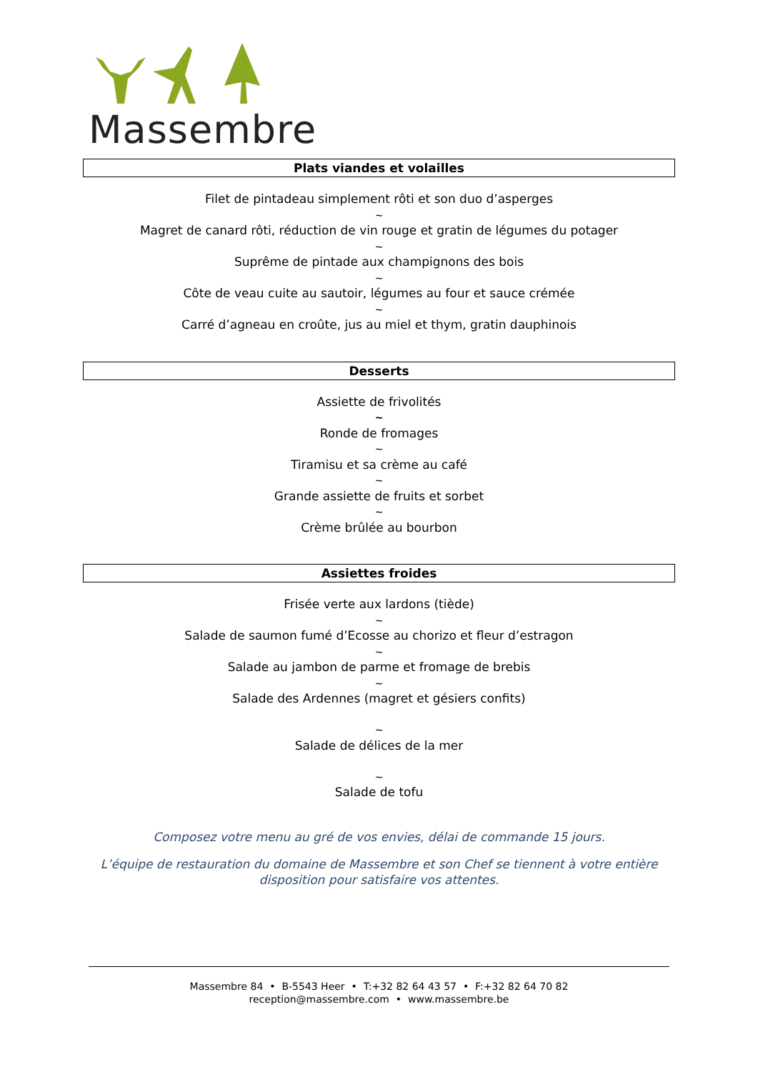Massembre
Plats viandes et volailles
Filet de pintadeau simplement rôti et son duo d’asperges
~
Magret de canard rôti, réduction de vin rouge et gratin de légumes du potager
~
Suprême de pintade aux champignons des bois
~
Côte de veau cuite au sautoir, légumes au four et sauce crémée
~
Carré d’agneau en croûte, jus au miel et thym, gratin dauphinois
Desserts
Assiette de frivolités
~
Ronde de fromages
~
Tiramisu et sa crème au café
~
Grande assiette de fruits et sorbet
~
Crème brûlée au bourbon
Assiettes froides
Frisée verte aux lardons (tiède)
~
Salade de saumon fumé d’Ecosse au chorizo et fleur d’estragon
~
Salade au jambon de parme et fromage de brebis
~
Salade des Ardennes (magret et gésiers confits)
~
Salade de délices de la mer
~
Salade de tofu
Composez votre menu au gré de vos envies, délai de commande 15 jours.
L’équipe de restauration du domaine de Massembre et son Chef se tiennent à votre entière disposition pour satisfaire vos attentes.
Massembre 84 • B-5543 Heer • T:+32 82 64 43 57 • F:+32 82 64 70 82
reception@massembre.com • www.massembre.be